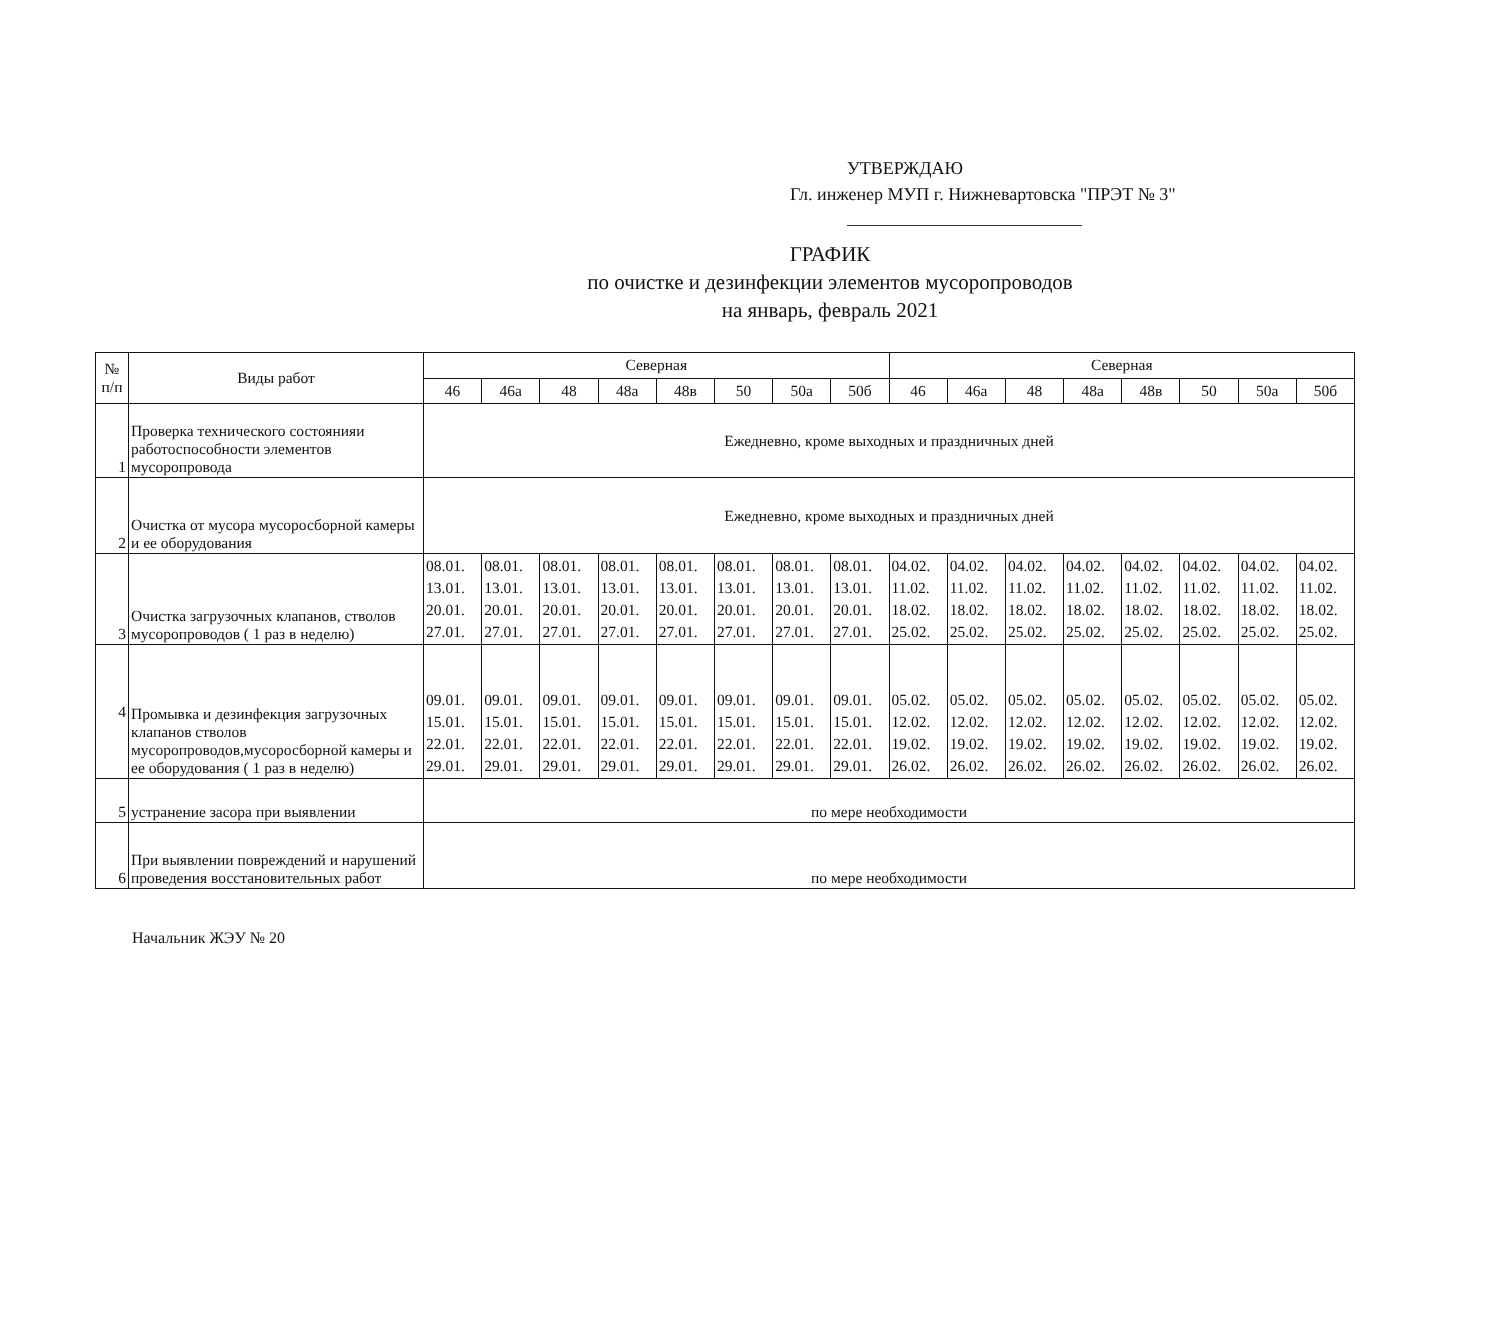УТВЕРЖДАЮ
Гл. инженер МУП г. Нижневартовска "ПРЭТ № 3"
ГРАФИК
по очистке и дезинфекции элементов мусоропроводов
на январь, февраль 2021
| № п/п | Виды работ | Северная | | | | | | | | Северная | | | | | | | |
| --- | --- | --- | --- | --- | --- | --- | --- | --- | --- | --- | --- | --- | --- | --- | --- | --- | --- |
| | | 46 | 46а | 48 | 48а | 48в | 50 | 50а | 50б | 46 | 46а | 48 | 48а | 48в | 50 | 50а | 50б |
| 1 | Проверка технического состоянияи работоспособности элементов мусоропровода | Ежедневно, кроме выходных и праздничных дней | | | | | | | | | | | | | | | |
| 2 | Очистка от мусора мусоросборной камеры и ее оборудования | Ежедневно, кроме выходных и праздничных дней | | | | | | | | | | | | | | | |
| 3 | Очистка загрузочных клапанов, стволов мусоропроводов ( 1 раз в неделю) | 08.01. 13.01. 20.01. 27.01. | 08.01. 13.01. 20.01. 27.01. | 08.01. 13.01. 20.01. 27.01. | 08.01. 13.01. 20.01. 27.01. | 08.01. 13.01. 20.01. 27.01. | 08.01. 13.01. 20.01. 27.01. | 08.01. 13.01. 20.01. 27.01. | 08.01. 13.01. 20.01. 27.01. | 04.02. 11.02. 18.02. 25.02. | 04.02. 11.02. 18.02. 25.02. | 04.02. 11.02. 18.02. 25.02. | 04.02. 11.02. 18.02. 25.02. | 04.02. 11.02. 18.02. 25.02. | 04.02. 11.02. 18.02. 25.02. | 04.02. 11.02. 18.02. 25.02. | 04.02. 11.02. 18.02. 25.02. |
| 4 | Промывка и дезинфекция загрузочных клапанов стволов мусоропроводов,мусоросборной камеры и ее оборудования ( 1 раз в неделю) | 09.01. 15.01. 22.01. 29.01. | 09.01. 15.01. 22.01. 29.01. | 09.01. 15.01. 22.01. 29.01. | 09.01. 15.01. 22.01. 29.01. | 09.01. 15.01. 22.01. 29.01. | 09.01. 15.01. 22.01. 29.01. | 09.01. 15.01. 22.01. 29.01. | 09.01. 15.01. 22.01. 29.01. | 05.02. 12.02. 19.02. 26.02. | 05.02. 12.02. 19.02. 26.02. | 05.02. 12.02. 19.02. 26.02. | 05.02. 12.02. 19.02. 26.02. | 05.02. 12.02. 19.02. 26.02. | 05.02. 12.02. 19.02. 26.02. | 05.02. 12.02. 19.02. 26.02. | 05.02. 12.02. 19.02. 26.02. |
| 5 | устранение засора при выявлении | по мере необходимости | | | | | | | | | | | | | | | |
| 6 | При выявлении повреждений и нарушений проведения восстановительных работ | по мере необходимости | | | | | | | | | | | | | | | |
Начальник ЖЭУ № 20